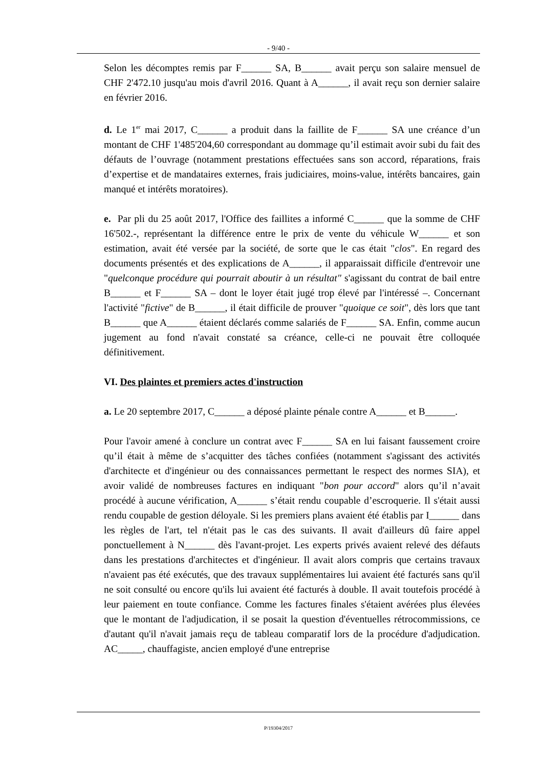- 9/40 -
Selon les décomptes remis par F______ SA, B______ avait perçu son salaire mensuel de CHF 2'472.10 jusqu'au mois d'avril 2016. Quant à A______, il avait reçu son dernier salaire en février 2016.
d. Le 1<sup>er</sup> mai 2017, C______ a produit dans la faillite de F______ SA une créance d’un montant de CHF 1'485'204,60 correspondant au dommage qu’il estimait avoir subi du fait des défauts de l’ouvrage (notamment prestations effectuées sans son accord, réparations, frais d’expertise et de mandataires externes, frais judiciaires, moins-value, intérêts bancaires, gain manqué et intérêts moratoires).
e. Par pli du 25 août 2017, l'Office des faillites a informé C______ que la somme de CHF 16'502.-, représentant la différence entre le prix de vente du véhicule W______ et son estimation, avait été versée par la société, de sorte que le cas était "clos". En regard des documents présentés et des explications de A______, il apparaissait difficile d'entrevoir une "quelconque procédure qui pourrait aboutir à un résultat" s'agissant du contrat de bail entre B______ et F______ SA – dont le loyer était jugé trop élevé par l'intéressé –. Concernant l'activité "fictive" de B______, il était difficile de prouver "quoique ce soit", dès lors que tant B______ que A______ étaient déclarés comme salariés de F______ SA. Enfin, comme aucun jugement au fond n'avait constaté sa créance, celle-ci ne pouvait être colloquée définitivement.
VI. Des plaintes et premiers actes d'instruction
a. Le 20 septembre 2017, C______ a déposé plainte pénale contre A______ et B______.
Pour l'avoir amené à conclure un contrat avec F______ SA en lui faisant faussement croire qu’il était à même de s’acquitter des tâches confiées (notamment s'agissant des activités d'architecte et d'ingénieur ou des connaissances permettant le respect des normes SIA), et avoir validé de nombreuses factures en indiquant "bon pour accord" alors qu’il n’avait procédé à aucune vérification, A______ s’était rendu coupable d’escroquerie. Il s'était aussi rendu coupable de gestion déloyale. Si les premiers plans avaient été établis par I______ dans les règles de l'art, tel n'était pas le cas des suivants. Il avait d'ailleurs dû faire appel ponctuellement à N______ dès l'avant-projet. Les experts privés avaient relevé des défauts dans les prestations d'architectes et d'ingénieur. Il avait alors compris que certains travaux n'avaient pas été exécutés, que des travaux supplémentaires lui avaient été facturés sans qu'il ne soit consulté ou encore qu'ils lui avaient été facturés à double. Il avait toutefois procédé à leur paiement en toute confiance. Comme les factures finales s'étaient avérées plus élevées que le montant de l'adjudication, il se posait la question d'éventuelles rétrocommissions, ce d'autant qu'il n'avait jamais reçu de tableau comparatif lors de la procédure d'adjudication. AC_____, chauffagiste, ancien employé d'une entreprise
P/19304/2017